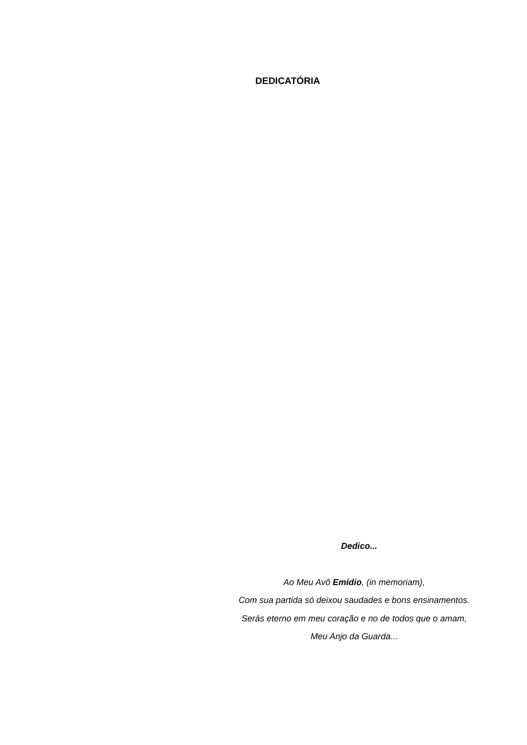DEDICATÓRIA
Dedico...
Ao Meu Avô Emídio, (in memoriam),
Com sua partida só deixou saudades e bons ensinamentos.
Serás eterno em meu coração e no de todos que o amam,
Meu Anjo da Guarda...